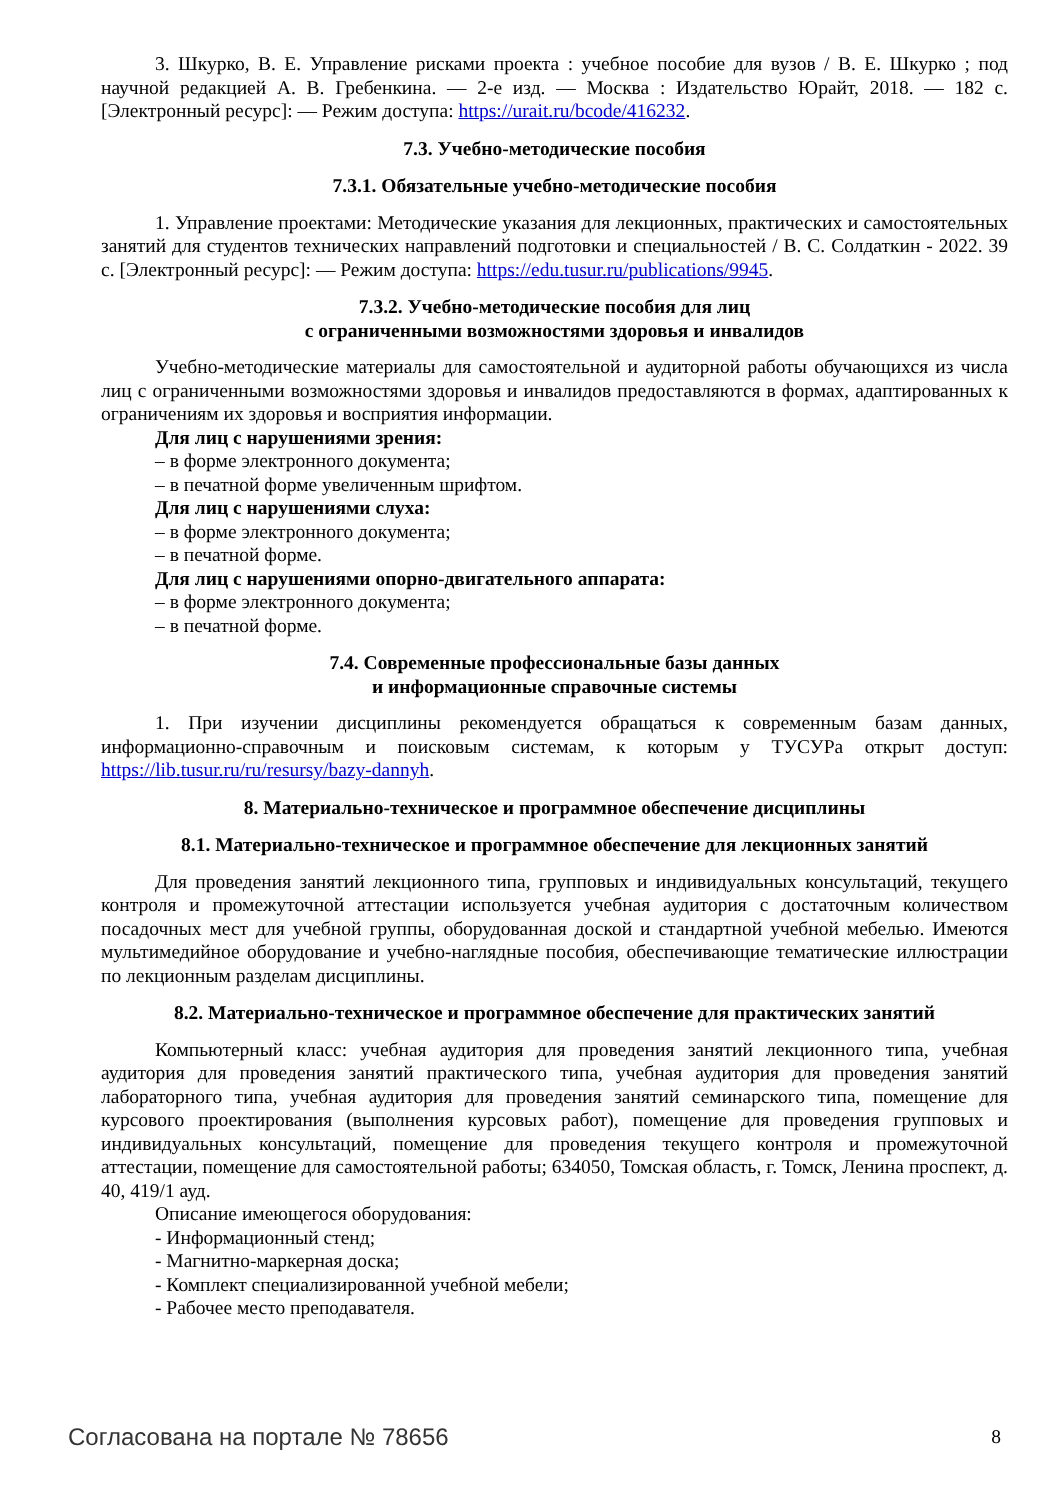3. Шкурко, В. Е. Управление рисками проекта : учебное пособие для вузов / В. Е. Шкурко ; под научной редакцией А. В. Гребенкина. — 2-е изд. — Москва : Издательство Юрайт, 2018. — 182 с. [Электронный ресурс]: — Режим доступа: https://urait.ru/bcode/416232.
7.3. Учебно-методические пособия
7.3.1. Обязательные учебно-методические пособия
1. Управление проектами: Методические указания для лекционных, практических и самостоятельных занятий для студентов технических направлений подготовки и специальностей / В. С. Солдаткин - 2022. 39 с. [Электронный ресурс]: — Режим доступа: https://edu.tusur.ru/publications/9945.
7.3.2. Учебно-методические пособия для лиц
с ограниченными возможностями здоровья и инвалидов
Учебно-методические материалы для самостоятельной и аудиторной работы обучающихся из числа лиц с ограниченными возможностями здоровья и инвалидов предоставляются в формах, адаптированных к ограничениям их здоровья и восприятия информации.
Для лиц с нарушениями зрения:
– в форме электронного документа;
– в печатной форме увеличенным шрифтом.
Для лиц с нарушениями слуха:
– в форме электронного документа;
– в печатной форме.
Для лиц с нарушениями опорно-двигательного аппарата:
– в форме электронного документа;
– в печатной форме.
7.4. Современные профессиональные базы данных
и информационные справочные системы
1. При изучении дисциплины рекомендуется обращаться к современным базам данных, информационно-справочным и поисковым системам, к которым у ТУСУРа открыт доступ: https://lib.tusur.ru/ru/resursy/bazy-dannyh.
8. Материально-техническое и программное обеспечение дисциплины
8.1. Материально-техническое и программное обеспечение для лекционных занятий
Для проведения занятий лекционного типа, групповых и индивидуальных консультаций, текущего контроля и промежуточной аттестации используется учебная аудитория с достаточным количеством посадочных мест для учебной группы, оборудованная доской и стандартной учебной мебелью. Имеются мультимедийное оборудование и учебно-наглядные пособия, обеспечивающие тематические иллюстрации по лекционным разделам дисциплины.
8.2. Материально-техническое и программное обеспечение для практических занятий
Компьютерный класс: учебная аудитория для проведения занятий лекционного типа, учебная аудитория для проведения занятий практического типа, учебная аудитория для проведения занятий лабораторного типа, учебная аудитория для проведения занятий семинарского типа, помещение для курсового проектирования (выполнения курсовых работ), помещение для проведения групповых и индивидуальных консультаций, помещение для проведения текущего контроля и промежуточной аттестации, помещение для самостоятельной работы; 634050, Томская область, г. Томск, Ленина проспект, д. 40, 419/1 ауд.
Описание имеющегося оборудования:
- Информационный стенд;
- Магнитно-маркерная доска;
- Комплект специализированной учебной мебели;
- Рабочее место преподавателя.
Согласована на портале № 78656 8